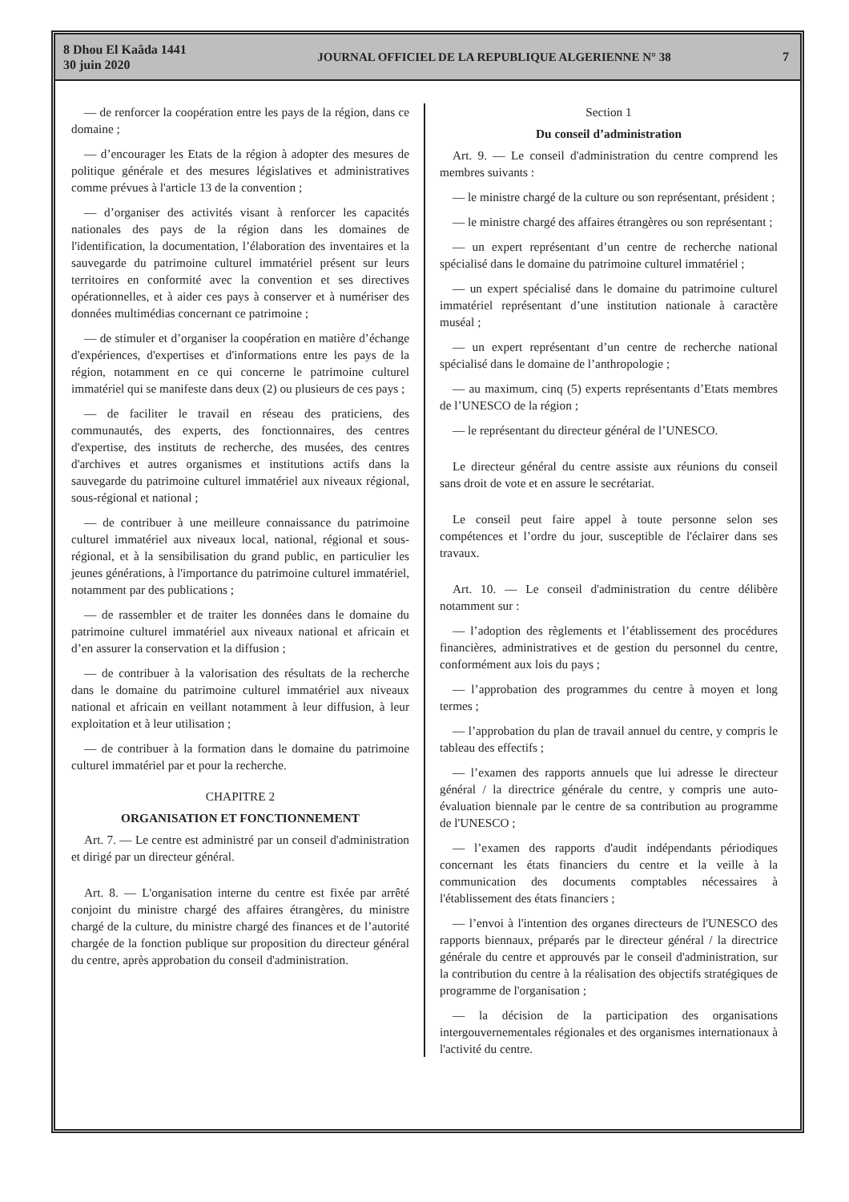8 Dhou El Kaâda 1441
30 juin 2020
JOURNAL OFFICIEL DE LA REPUBLIQUE ALGERIENNE N° 38
7
— de renforcer la coopération entre les pays de la région, dans ce domaine ;
— d’encourager les Etats de la région à adopter des mesures de politique générale et des mesures législatives et administratives comme prévues à l'article 13 de la convention ;
— d’organiser des activités visant à renforcer les capacités nationales des pays de la région dans les domaines de l'identification, la documentation, l’élaboration des inventaires et la sauvegarde du patrimoine culturel immatériel présent sur leurs territoires en conformité avec la convention et ses directives opérationnelles, et à aider ces pays à conserver et à numériser des données multimédias concernant ce patrimoine ;
— de stimuler et d’organiser la coopération en matière d’échange d'expériences, d'expertises et d'informations entre les pays de la région, notamment en ce qui concerne le patrimoine culturel immatériel qui se manifeste dans deux (2) ou plusieurs de ces pays ;
— de faciliter le travail en réseau des praticiens, des communautés, des experts, des fonctionnaires, des centres d'expertise, des instituts de recherche, des musées, des centres d'archives et autres organismes et institutions actifs dans la sauvegarde du patrimoine culturel immatériel aux niveaux régional, sous-régional et national ;
— de contribuer à une meilleure connaissance du patrimoine culturel immatériel aux niveaux local, national, régional et sous-régional, et à la sensibilisation du grand public, en particulier les jeunes générations, à l'importance du patrimoine culturel immatériel, notamment par des publications ;
— de rassembler et de traiter les données dans le domaine du patrimoine culturel immatériel aux niveaux national et africain et d’en assurer la conservation et la diffusion ;
— de contribuer à la valorisation des résultats de la recherche dans le domaine du patrimoine culturel immatériel aux niveaux national et africain en veillant notamment à leur diffusion, à leur exploitation et à leur utilisation ;
— de contribuer à la formation dans le domaine du patrimoine culturel immatériel par et pour la recherche.
CHAPITRE 2
ORGANISATION ET FONCTIONNEMENT
Art. 7. — Le centre est administré par un conseil d'administration et dirigé par un directeur général.
Art. 8. — L'organisation interne du centre est fixée par arrêté conjoint du ministre chargé des affaires étrangères, du ministre chargé de la culture, du ministre chargé des finances et de l’autorité chargée de la fonction publique sur proposition du directeur général du centre, après approbation du conseil d'administration.
Section 1
Du conseil d’administration
Art. 9. — Le conseil d'administration du centre comprend les membres suivants :
— le ministre chargé de la culture ou son représentant, président ;
— le ministre chargé des affaires étrangères ou son représentant ;
— un expert représentant d’un centre de recherche national spécialisé dans le domaine du patrimoine culturel immatériel ;
— un expert spécialisé dans le domaine du patrimoine culturel immatériel représentant d’une institution nationale à caractère muséal ;
— un expert représentant d’un centre de recherche national spécialisé dans le domaine de l’anthropologie ;
— au maximum, cinq (5) experts représentants d’Etats membres de l’UNESCO de la région ;
— le représentant du directeur général de l’UNESCO.
Le directeur général du centre assiste aux réunions du conseil sans droit de vote et en assure le secrétariat.
Le conseil peut faire appel à toute personne selon ses compétences et l’ordre du jour, susceptible de l'éclairer dans ses travaux.
Art. 10. — Le conseil d'administration du centre délibère notamment sur :
— l’adoption des règlements et l’établissement des procédures financières, administratives et de gestion du personnel du centre, conformément aux lois du pays ;
— l’approbation des programmes du centre à moyen et long termes ;
— l’approbation du plan de travail annuel du centre, y compris le tableau des effectifs ;
— l’examen des rapports annuels que lui adresse le directeur général / la directrice générale du centre, y compris une auto-évaluation biennale par le centre de sa contribution au programme de l'UNESCO ;
— l’examen des rapports d'audit indépendants périodiques concernant les états financiers du centre et la veille à la communication des documents comptables nécessaires à l'établissement des états financiers ;
— l’envoi à l'intention des organes directeurs de l'UNESCO des rapports biennaux, préparés par le directeur général / la directrice générale du centre et approuvés par le conseil d'administration, sur la contribution du centre à la réalisation des objectifs stratégiques de programme de l'organisation ;
— la décision de la participation des organisations intergouvernementales régionales et des organismes internationaux à l'activité du centre.